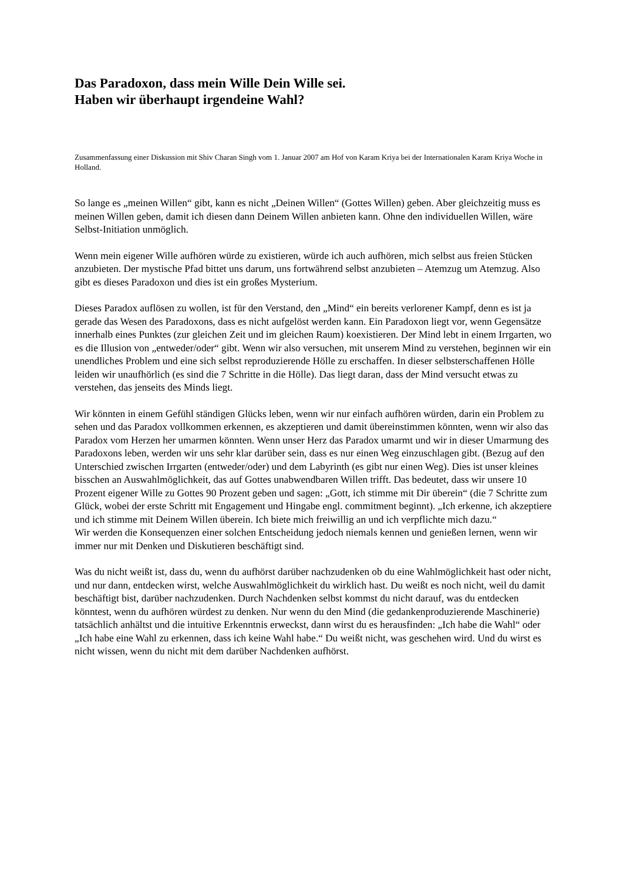Das Paradoxon, dass mein Wille Dein Wille sei.
Haben wir überhaupt irgendeine Wahl?
Zusammenfassung einer Diskussion mit Shiv Charan Singh vom 1. Januar 2007 am Hof von Karam Kriya bei der Internationalen Karam Kriya Woche in Holland.
So lange es „meinen Willen“ gibt, kann es nicht „Deinen Willen“ (Gottes Willen) geben. Aber gleichzeitig muss es meinen Willen geben, damit ich diesen dann Deinem Willen anbieten kann. Ohne den individuellen Willen, wäre Selbst-Initiation unmöglich.
Wenn mein eigener Wille aufhören würde zu existieren, würde ich auch aufhören, mich selbst aus freien Stücken anzubieten. Der mystische Pfad bittet uns darum, uns fortwährend selbst anzubieten – Atemzug um Atemzug. Also gibt es dieses Paradoxon und dies ist ein großes Mysterium.
Dieses Paradox auflösen zu wollen, ist für den Verstand, den „Mind“ ein bereits verlorener Kampf, denn es ist ja gerade das Wesen des Paradoxons, dass es nicht aufgelöst werden kann. Ein Paradoxon liegt vor, wenn Gegensätze innerhalb eines Punktes (zur gleichen Zeit und im gleichen Raum) koexistieren. Der Mind lebt in einem Irrgarten, wo es die Illusion von „entweder/oder“ gibt. Wenn wir also versuchen, mit unserem Mind zu verstehen, beginnen wir ein unendliches Problem und eine sich selbst reproduzierende Hölle zu erschaffen. In dieser selbsterschaffenen Hölle leiden wir unaufhörlich (es sind die 7 Schritte in die Hölle). Das liegt daran, dass der Mind versucht etwas zu verstehen, das jenseits des Minds liegt.
Wir könnten in einem Gefühl ständigen Glücks leben, wenn wir nur einfach aufhören würden, darin ein Problem zu sehen und das Paradox vollkommen erkennen, es akzeptieren und damit übereinstimmen könnten, wenn wir also das Paradox vom Herzen her umarmen könnten. Wenn unser Herz das Paradox umarmt und wir in dieser Umarmung des Paradoxons leben, werden wir uns sehr klar darüber sein, dass es nur einen Weg einzuschlagen gibt. (Bezug auf den Unterschied zwischen Irrgarten (entweder/oder) und dem Labyrinth (es gibt nur einen Weg). Dies ist unser kleines bisschen an Auswahlmöglichkeit, das auf Gottes unabwendbaren Willen trifft. Das bedeutet, dass wir unsere 10 Prozent eigener Wille zu Gottes 90 Prozent geben und sagen: „Gott, ich stimme mit Dir überein“ (die 7 Schritte zum Glück, wobei der erste Schritt mit Engagement und Hingabe engl. commitment beginnt). „Ich erkenne, ich akzeptiere und ich stimme mit Deinem Willen überein. Ich biete mich freiwillig an und ich verpflichte mich dazu.“
Wir werden die Konsequenzen einer solchen Entscheidung jedoch niemals kennen und genießen lernen, wenn wir immer nur mit Denken und Diskutieren beschäftigt sind.
Was du nicht weißt ist, dass du, wenn du aufhörst darüber nachzudenken ob du eine Wahlmöglichkeit hast oder nicht, und nur dann, entdecken wirst, welche Auswahlmöglichkeit du wirklich hast. Du weißt es noch nicht, weil du damit beschäftigt bist, darüber nachzudenken. Durch Nachdenken selbst kommst du nicht darauf, was du entdecken könntest, wenn du aufhören würdest zu denken. Nur wenn du den Mind (die gedankenproduzierende Maschinerie) tatsächlich anhältst und die intuitive Erkenntnis erweckst, dann wirst du es herausfinden: „Ich habe die Wahl“ oder „Ich habe eine Wahl zu erkennen, dass ich keine Wahl habe.“ Du weißt nicht, was geschehen wird. Und du wirst es nicht wissen, wenn du nicht mit dem darüber Nachdenken aufhörst.